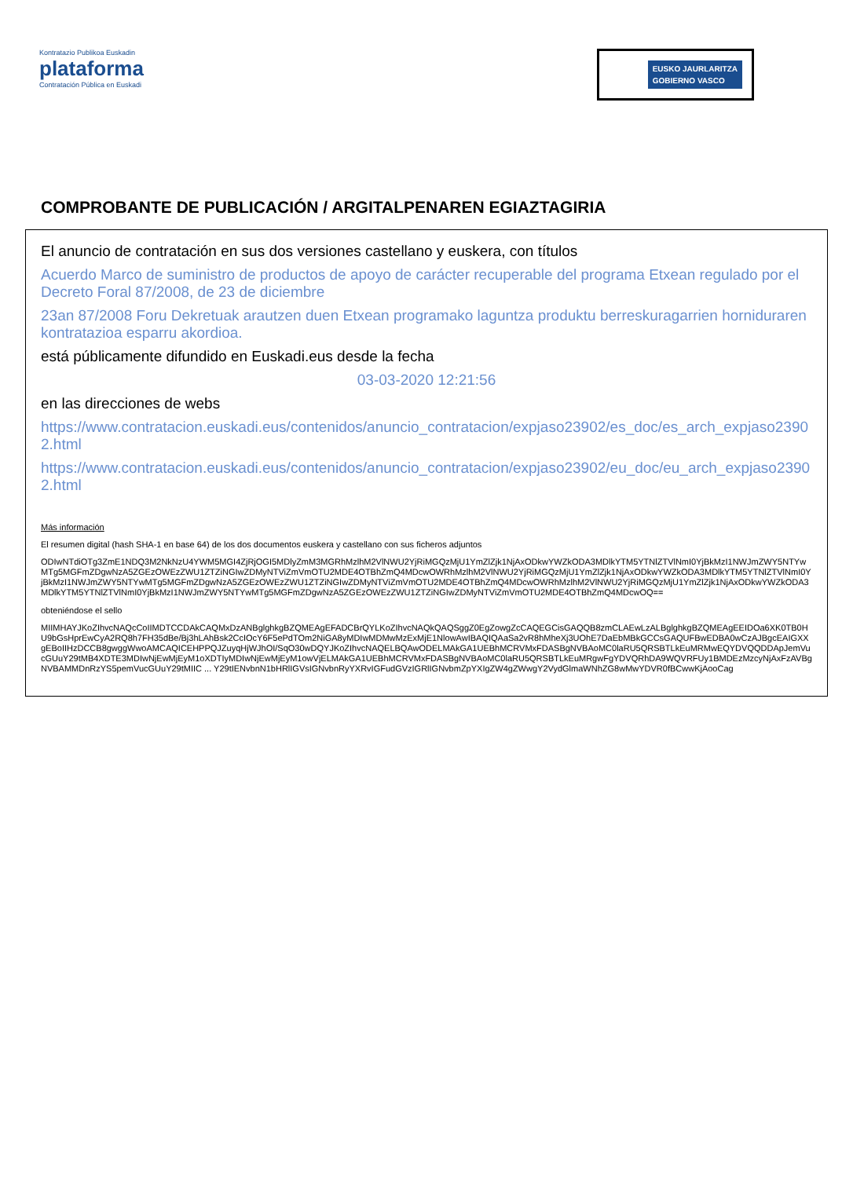Kontratazio Publikoa Euskadin
plataforma
Contratación Pública en Euskadi
EUSKO JAURLARITZA
GOBIERNO VASCO
COMPROBANTE DE PUBLICACIÓN / ARGITALPENAREN EGIAZTAGIRIA
El anuncio de contratación en sus dos versiones castellano y euskera, con títulos
Acuerdo Marco de suministro de productos de apoyo de carácter recuperable del programa Etxean regulado por el Decreto Foral 87/2008, de 23 de diciembre
23an 87/2008 Foru Dekretuak arautzen duen Etxean programako laguntza produktu berreskuragarrien hornidurаren kontratazioa esparru akordioa.
está públicamente difundido en Euskadi.eus desde la fecha
03-03-2020 12:21:56
en las direcciones de webs
https://www.contratacion.euskadi.eus/contenidos/anuncio_contratacion/expjaso23902/es_doc/es_arch_expjaso23902.html
https://www.contratacion.euskadi.eus/contenidos/anuncio_contratacion/expjaso23902/eu_doc/eu_arch_expjaso23902.html
Más información
El resumen digital (hash SHA-1 en base 64) de los dos documentos euskera y castellano con sus ficheros adjuntos
ODIwNTdiOTg3ZmE1NDQ3M2NkNzU4YWM5MGI4ZjRjOGI5MDlyZmM3MGRhMzlhM2VlNWU2YjRiMGQzMjU1YmZlZjk1NjAxODkwYWZkODA3MDlkYTM5YTNlZTVlNmI0YjBkMzI1NWJmZWY5NTYwMTg5MGFmZDgwNzA5ZGEzOWEzZWU1ZTZiNGIwZDMyNTViZmVmOTU2MDE4OTBhZmQ4MDcwOWRhMzlhM2VlNWU2YjRiMGQzMjU1YmZlZjk1NjAxODkwYWZkODA3MDlkYTM5YTNlZTVlNmI0YjBkMzI1NWJmZWY5NTYwMTg5MGFmZDgwNzA5ZGEzOWEzZWU1ZTZiNGIwZDMyNTViZmVmOTU2MDE4OTBhZmQ4MDcwOWRhMzlhM2VlNWU2YjRiMGQzMjU1YmZlZjk1NjAxODkwYWZkODA3MDlkYTM5YTNlZTVlNmI0YjBkMzI1NWJmZWY5NTYwMTg5MGFmZDgwNzA5ZGEzOWEzZWU1ZTZiNGIwZDMyNTViZmVmOTU2MDE4OTBhZmQ4MDcwOQ==
obteniéndose el sello
MIIMHAYJKoZIhvcNAQcCoIIMDTCCDAkCAQMxDzANBglghkgBZQMEAgEFADCBrQYLKoZIhvcNAQkQAQSggZ0EgZowgZcCAQEGCisGAQQB8zmCLAEwLzALBglghkgBZQMEAgEEIDOa6XK0TB0HU9bGsHprEwCyA2RQ8h7FH35dBe/Bj3hLAhBsk2CcIOcY6F5ePdTOm2NiGA8yMDIwMDMwMzExMjE1NlowAwIBAQIQAaSa2vR8hMheXj3UOhE7DaEbMBkGCCsGAQUFBwEDBA0wCzAJBgcEAIGXXgEBoIIHzDCCB8gwggWwoAMCAQICEHPPQJZuyqHjWJhOI/SqO30wDQYJKoZIhvcNAQELBQAwODELMAkGA1UEBhMCRVMxFDASBgNVBAoMC0laRU5QRSBTLkEuMRMwEQYDVQQDDApJemVucGUuY29tMB4XDTE3MDIwNjEwMjEyM1oXDTIyMDIwNjEwMjEyM1owVjELMAkGA1UEBhMCRVMxFDASBgNVBAoMC0laRU5QRSBTLkEuMRgwFgYDVQRhDA9WQVRFUy1BMDEzMzcyNjAxFzAVBgNVBAMMDnRzYS5pemVucGUuY29tMIIC ... Y29tIENvbnN1bHRlIGVsIGNvbnRyYXRvIGFudGVzIGRlIGNvbmZpYXIgZW4gZWwgY2VydGlmaWNhZG8wMwYDVR0fBCwwKjAooCag